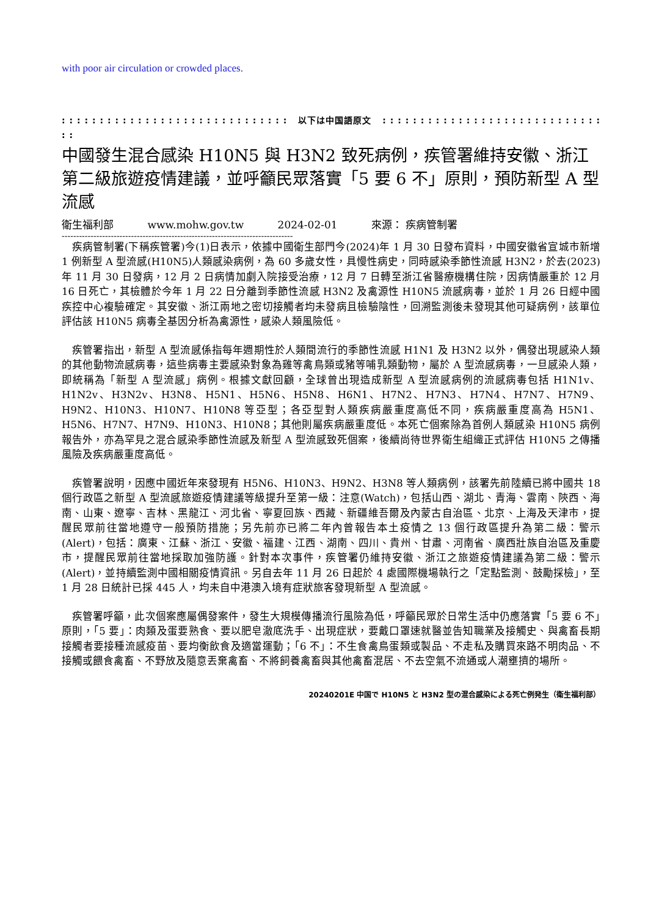with poor air circulation or crowded places.
: : : : : : : : : : : : : : : : : : : : : : : : : : : : : : 以下は中国語原文 : : : : : : : : : : : : : : : : : : : : : : : : : : : : : : :
中國發生混合感染 H10N5 與 H3N2 致死病例，疾管署維持安徽、浙江第二級旅遊疫情建議，並呼籲民眾落實「5 要 6 不」原則，預防新型 A 型流感
衛生福利部 www.mohw.gov.tw 2024-02-01 來源： 疾病管制署
--------------------------------------------------------------------------------
　疾病管制署(下稱疾管署)今(1)日表示，依據中國衛生部門今(2024)年 1 月 30 日發布資料，中國安徽省宣城市新增 1 例新型 A 型流感(H10N5)人類感染病例，為 60 多歲女性，具慢性病史，同時感染季節性流感 H3N2，於去(2023)年 11 月 30 日發病，12 月 2 日病情加劇入院接受治療，12 月 7 日轉至浙江省醫療機構住院，因病情嚴重於 12 月 16 日死亡，其檢體於今年 1 月 22 日分離到季節性流感 H3N2 及禽源性 H10N5 流感病毒，並於 1 月 26 日經中國疾控中心複驗確定。其安徽、浙江兩地之密切接觸者均未發病且檢驗陰性，回溯監測後未發現其他可疑病例，該單位評估該 H10N5 病毒全基因分析為禽源性，感染人類風險低。
　疾管署指出，新型 A 型流感係指每年週期性於人類間流行的季節性流感 H1N1 及 H3N2 以外，偶發出現感染人類的其他動物流感病毒，這些病毒主要感染對象為雞等禽鳥類或豬等哺乳類動物，屬於 A 型流感病毒，一旦感染人類，即統稱為「新型 A 型流感」病例。根據文獻回顧，全球曾出現造成新型 A 型流感病例的流感病毒包括 H1N1v、H1N2v、H3N2v、H3N8、H5N1、H5N6、H5N8、H6N1、H7N2、H7N3、H7N4、H7N7、H7N9、H9N2、H10N3、H10N7、H10N8 等亞型；各亞型對人類疾病嚴重度高低不同，疾病嚴重度高為 H5N1、H5N6、H7N7、H7N9、H10N3、H10N8；其他則屬疾病嚴重度低。本死亡個案除為首例人類感染 H10N5 病例報告外，亦為罕見之混合感染季節性流感及新型 A 型流感致死個案，後續尚待世界衛生組織正式評估 H10N5 之傳播風險及疾病嚴重度高低。
　疾管署說明，因應中國近年來發現有 H5N6、H10N3、H9N2、H3N8 等人類病例，該署先前陸續已將中國共 18 個行政區之新型 A 型流感旅遊疫情建議等級提升至第一級：注意(Watch)，包括山西、湖北、青海、雲南、陝西、海南、山東、遼寧、吉林、黑龍江、河北省、寧夏回族、西藏、新疆維吾爾及內蒙古自治區、北京、上海及天津市，提醒民眾前往當地遵守一般預防措施；另先前亦已將二年內曾報告本土疫情之 13 個行政區提升為第二級：警示(Alert)，包括：廣東、江蘇、浙江、安徽、福建、江西、湖南、四川、貴州、甘肅、河南省、廣西壯族自治區及重慶市，提醒民眾前往當地採取加強防護。針對本次事件，疾管署仍維持安徽、浙江之旅遊疫情建議為第二級：警示(Alert)，並持續監測中國相關疫情資訊。另自去年 11 月 26 日起於 4 處國際機場執行之「定點監測、鼓勵採檢」，至 1 月 28 日統計已採 445 人，均未自中港澳入境有症狀旅客發現新型 A 型流感。
　疾管署呼籲，此次個案應屬偶發案件，發生大規模傳播流行風險為低，呼籲民眾於日常生活中仍應落實「5 要 6 不」原則，「5 要」：肉類及蛋要熟食、要以肥皂澈底洗手、出現症狀，要戴口罩速就醫並告知職業及接觸史、與禽畜長期接觸者要接種流感疫苗、要均衡飲食及適當運動；「6 不」：不生食禽鳥蛋類或製品、不走私及購買來路不明肉品、不接觸或餵食禽畜、不野放及隨意丟棄禽畜、不將飼養禽畜與其他禽畜混居、不去空氣不流通或人潮壅擠的場所。
20240201E 中国で H10N5 と H3N2 型の混合感染による死亡例発生（衛生福利部）